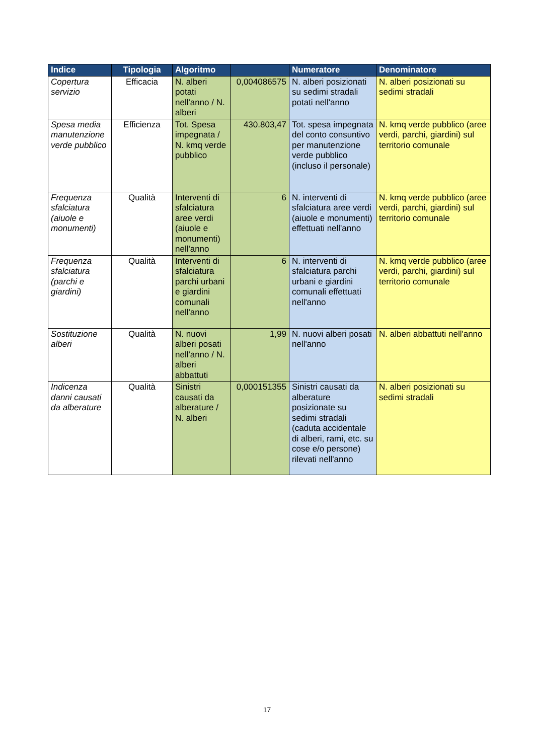| Indice | Tipologia | Algoritmo | | Numeratore | Denominatore |
| --- | --- | --- | --- | --- | --- |
| Copertura servizio | Efficacia | N. alberi potati nell'anno / N. alberi | 0,004086575 | N. alberi posizionati su sedimi stradali potati nell'anno | N. alberi posizionati su sedimi stradali |
| Spesa media manutenzione verde pubblico | Efficienza | Tot. Spesa impegnata / N. kmq verde pubblico | 430.803,47 | Tot. spesa impegnata del conto consuntivo per manutenzione verde pubblico (incluso il personale) | N. kmq verde pubblico (aree verdi, parchi, giardini) sul territorio comunale |
| Frequenza sfalciatura (aiuole e monumenti) | Qualità | Interventi di sfalciatura aree verdi (aiuole e monumenti) nell'anno | 6 | N. interventi di sfalciatura aree verdi (aiuole e monumenti) effettuati nell'anno | N. kmq verde pubblico (aree verdi, parchi, giardini) sul territorio comunale |
| Frequenza sfalciatura (parchi e giardini) | Qualità | Interventi di sfalciatura parchi urbani e giardini comunali nell'anno | 6 | N. interventi di sfalciatura parchi urbani e giardini comunali effettuati nell'anno | N. kmq verde pubblico (aree verdi, parchi, giardini) sul territorio comunale |
| Sostituzione alberi | Qualità | N. nuovi alberi posati nell'anno / N. alberi abbattuti | 1,99 | N. nuovi alberi posati nell'anno | N. alberi abbattuti nell'anno |
| Indicenza danni causati da alberature | Qualità | Sinistri causati da alberature / N. alberi | 0,000151355 | Sinistri causati da alberature posizionate su sedimi stradali (caduta accidentale di alberi, rami, etc. su cose e/o persone) rilevati nell'anno | N. alberi posizionati su sedimi stradali |
17